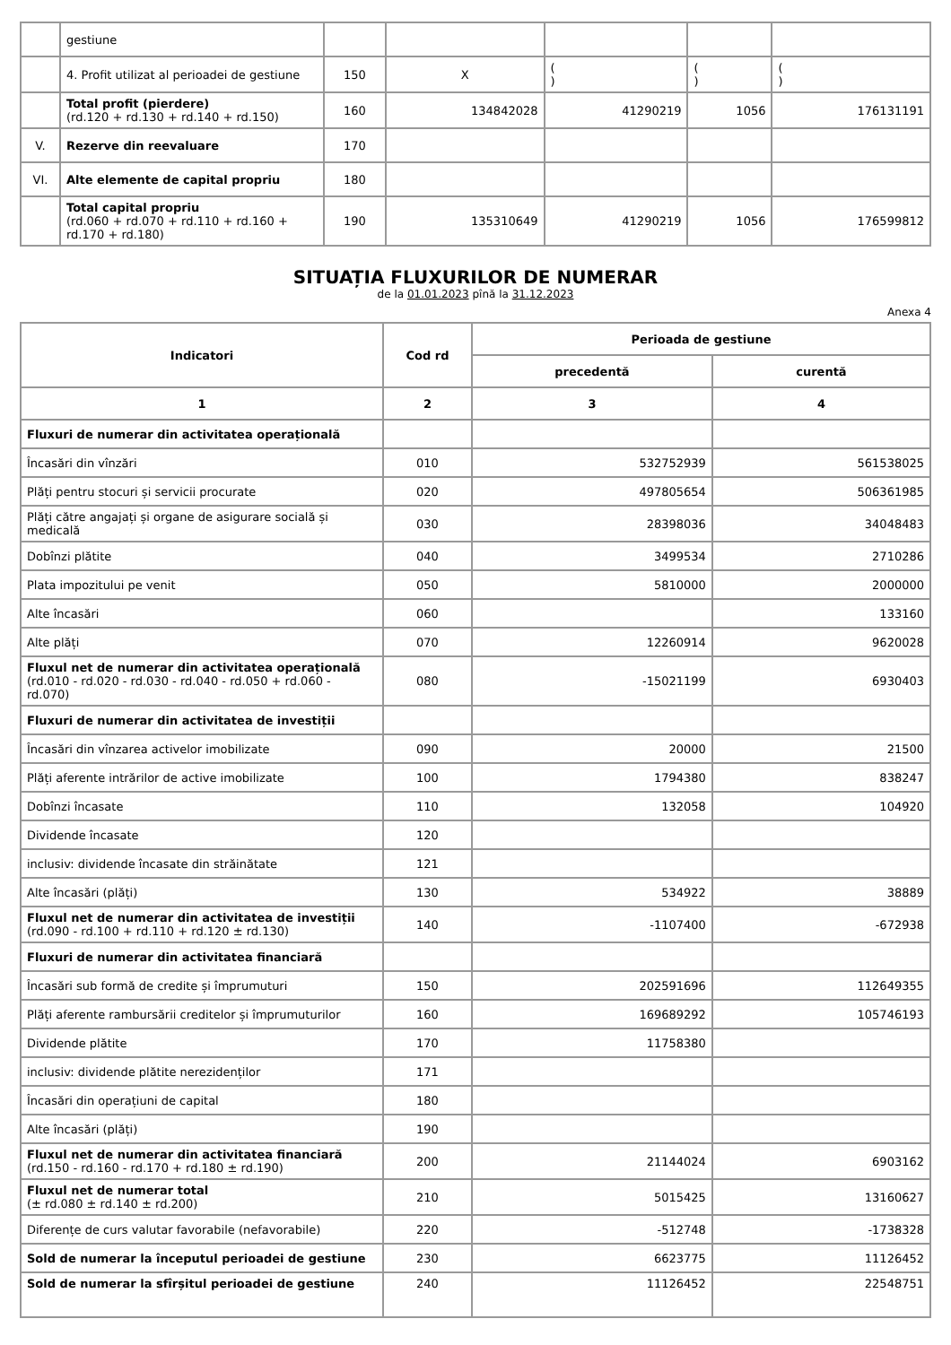| | gestiune | | | | | |
| | 4. Profit utilizat al perioadei de gestiune | 150 | X | ( ) | ( ) | ( ) |
| | Total profit (pierdere) (rd.120 + rd.130 + rd.140 + rd.150) | 160 | 134842028 | 41290219 | 1056 | 176131191 |
| V. | Rezerve din reevaluare | 170 | | | | |
| VI. | Alte elemente de capital propriu | 180 | | | | |
| | Total capital propriu (rd.060 + rd.070 + rd.110 + rd.160 + rd.170 + rd.180) | 190 | 135310649 | 41290219 | 1056 | 176599812 |
SITUAȚIA FLUXURILOR DE NUMERAR
de la 01.01.2023 pînă la 31.12.2023
Anexa 4
| Indicatori | Cod rd | Perioada de gestiune | |
| --- | --- | --- | --- |
| | | precedentă | curentă |
| 1 | 2 | 3 | 4 |
| Fluxuri de numerar din activitatea operațională | | | |
| Încasări din vînzări | 010 | 532752939 | 561538025 |
| Plăți pentru stocuri și servicii procurate | 020 | 497805654 | 506361985 |
| Plăți către angajați și organe de asigurare socială și medicală | 030 | 28398036 | 34048483 |
| Dobînzi plătite | 040 | 3499534 | 2710286 |
| Plata impozitului pe venit | 050 | 5810000 | 2000000 |
| Alte încasări | 060 | | 133160 |
| Alte plăți | 070 | 12260914 | 9620028 |
| Fluxul net de numerar din activitatea operațională (rd.010 - rd.020 - rd.030 - rd.040 - rd.050 + rd.060 - rd.070) | 080 | -15021199 | 6930403 |
| Fluxuri de numerar din activitatea de investiții | | | |
| Încasări din vînzarea activelor imobilizate | 090 | 20000 | 21500 |
| Plăți aferente intrărilor de active imobilizate | 100 | 1794380 | 838247 |
| Dobînzi încasate | 110 | 132058 | 104920 |
| Dividende încasate | 120 | | |
| inclusiv: dividende încasate din străinătate | 121 | | |
| Alte încasări (plăți) | 130 | 534922 | 38889 |
| Fluxul net de numerar din activitatea de investiții (rd.090 - rd.100 + rd.110 + rd.120 ± rd.130) | 140 | -1107400 | -672938 |
| Fluxuri de numerar din activitatea financiară | | | |
| Încasări sub formă de credite și împrumuturi | 150 | 202591696 | 112649355 |
| Plăți aferente rambursării creditelor și împrumuturilor | 160 | 169689292 | 105746193 |
| Dividende plătite | 170 | 11758380 | |
| inclusiv: dividende plătite nerezidenților | 171 | | |
| Încasări din operațiuni de capital | 180 | | |
| Alte încasări (plăți) | 190 | | |
| Fluxul net de numerar din activitatea financiară (rd.150 - rd.160 - rd.170 + rd.180 ± rd.190) | 200 | 21144024 | 6903162 |
| Fluxul net de numerar total (± rd.080 ± rd.140 ± rd.200) | 210 | 5015425 | 13160627 |
| Diferențe de curs valutar favorabile (nefavorabile) | 220 | -512748 | -1738328 |
| Sold de numerar la începutul perioadei de gestiune | 230 | 6623775 | 11126452 |
| Sold de numerar la sfîrșitul perioadei de gestiune | 240 | 11126452 | 22548751 |